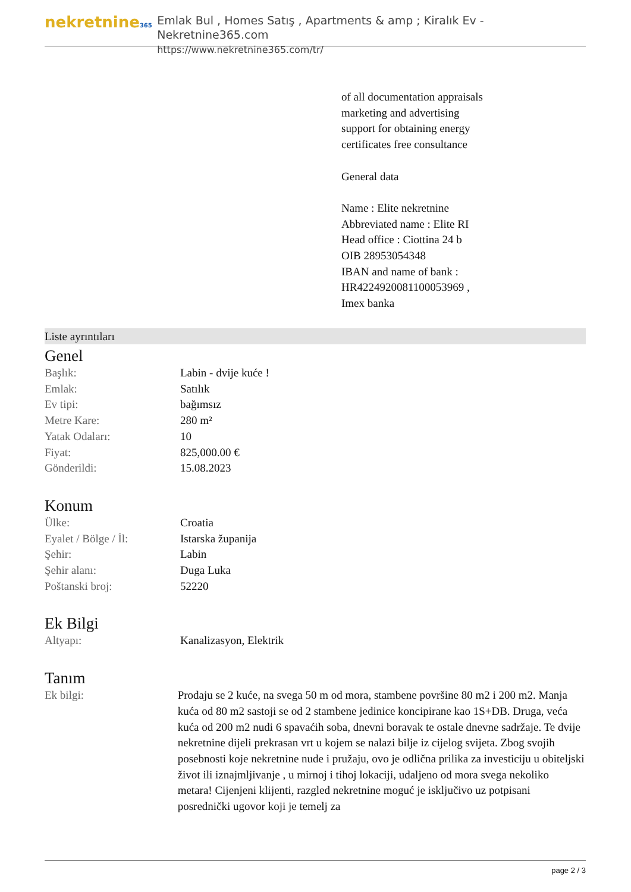nekretnine365
Emlak Bul , Homes Satış , Apartments & amp ; Kiralık Ev - Nekretnine365.com
https://www.nekretnine365.com/tr/
of all documentation appraisals
marketing and advertising
support for obtaining energy
certificates free consultance
General data
Name : Elite nekretnine
Abbreviated name : Elite RI
Head office : Ciottina 24 b
OIB 28953054348
IBAN and name of bank :
HR4224920081100053969 ,
Imex banka
Liste ayrıntıları
Genel
| Başlık: | Labin - dvije kuće ! |
| Emlak: | Satılık |
| Ev tipi: | bağımsız |
| Metre Kare: | 280 m² |
| Yatak Odaları: | 10 |
| Fiyat: | 825,000.00 € |
| Gönderildi: | 15.08.2023 |
Konum
| Ülke: | Croatia |
| Eyalet / Bölge / İl: | Istarska županija |
| Şehir: | Labin |
| Şehir alanı: | Duga Luka |
| Poštanski broj: | 52220 |
Ek Bilgi
| Altyapı: | Kanalizasyon, Elektrik |
Tanım
| Ek bilgi: | Prodaju se 2 kuće, na svega 50 m od mora, stambene površine 80 m2 i 200 m2. Manja kuća od 80 m2 sastoji se od 2 stambene jedinice koncipirane kao 1S+DB. Druga, veća kuća od 200 m2 nudi 6 spavaćih soba, dnevni boravak te ostale dnevne sadržaje. Te dvije nekretnine dijeli prekrasan vrt u kojem se nalazi bilje iz cijelog svijeta. Zbog svojih posebnosti koje nekretnine nude i pružaju, ovo je odlična prilika za investiciju u obiteljski život ili iznajmljivanje , u mirnoj i tihoj lokaciji, udaljeno od mora svega nekoliko metara! Cijenjeni klijenti, razgled nekretnine moguć je isključivo uz potpisani posrednički ugovor koji je temelj za |
page 2 / 3